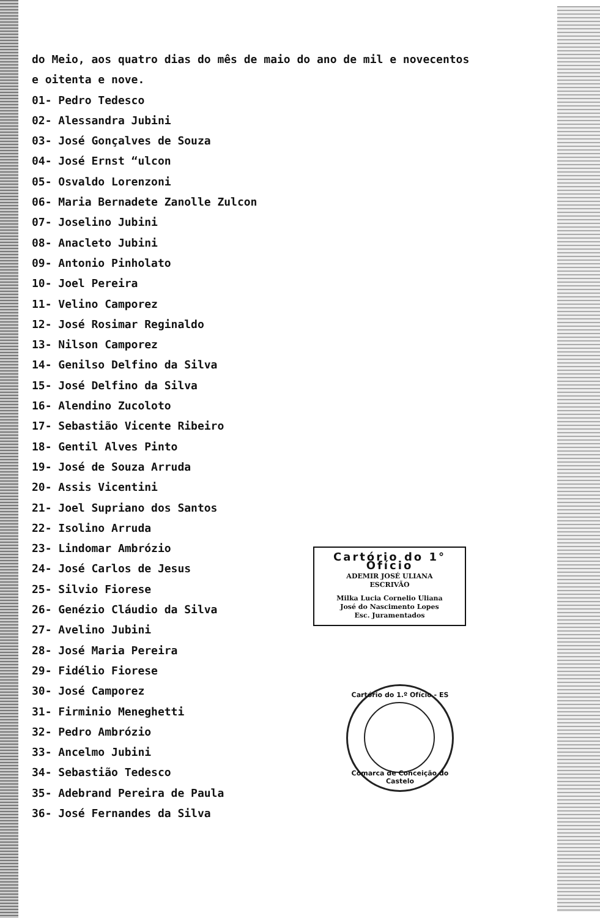do Meio, aos quatro dias do mês de maio do ano de mil e novecentos
e oitenta e nove.
01- Pedro Tedesco
02- Alessandra Jubini
03- José Gonçalves de Souza
04- José Ernst “ulcon
05- Osvaldo Lorenzoni
06- Maria Bernadete Zanolle Zulcon
07- Joselino Jubini
08- Anacleto Jubini
09- Antonio Pinholato
10- Joel Pereira
11- Velino Camporez
12- José Rosimar Reginaldo
13- Nilson Camporez
14- Genilso Delfino da Silva
15- José Delfino da Silva
16- Alendino Zucoloto
17- Sebastião Vicente Ribeiro
18- Gentil Alves Pinto
19- José de Souza Arruda
20- Assis Vicentini
21- Joel Supriano dos Santos
22- Isolino Arruda
23- Lindomar Ambrózio
24- José Carlos de Jesus
25- Silvio Fiorese
26- Genézio Cláudio da Silva
27- Avelino Jubini
28- José Maria Pereira
29- Fidélio Fiorese
30- José Camporez
31- Firminio Meneghetti
32- Pedro Ambrózio
33- Ancelmo Jubini
34- Sebastião Tedesco
35- Adebrand Pereira de Paula
36- José Fernandes da Silva
Cartório do 1° Ofício
ADEMIR JOSÉ ULIANA
ESCRIVÃO
Milka Lucia Cornelio Uliana
José do Nascimento Lopes
Esc. Juramentados
Cartório do 1.º Ofício - ES
Comarca de Conceição do Castelo